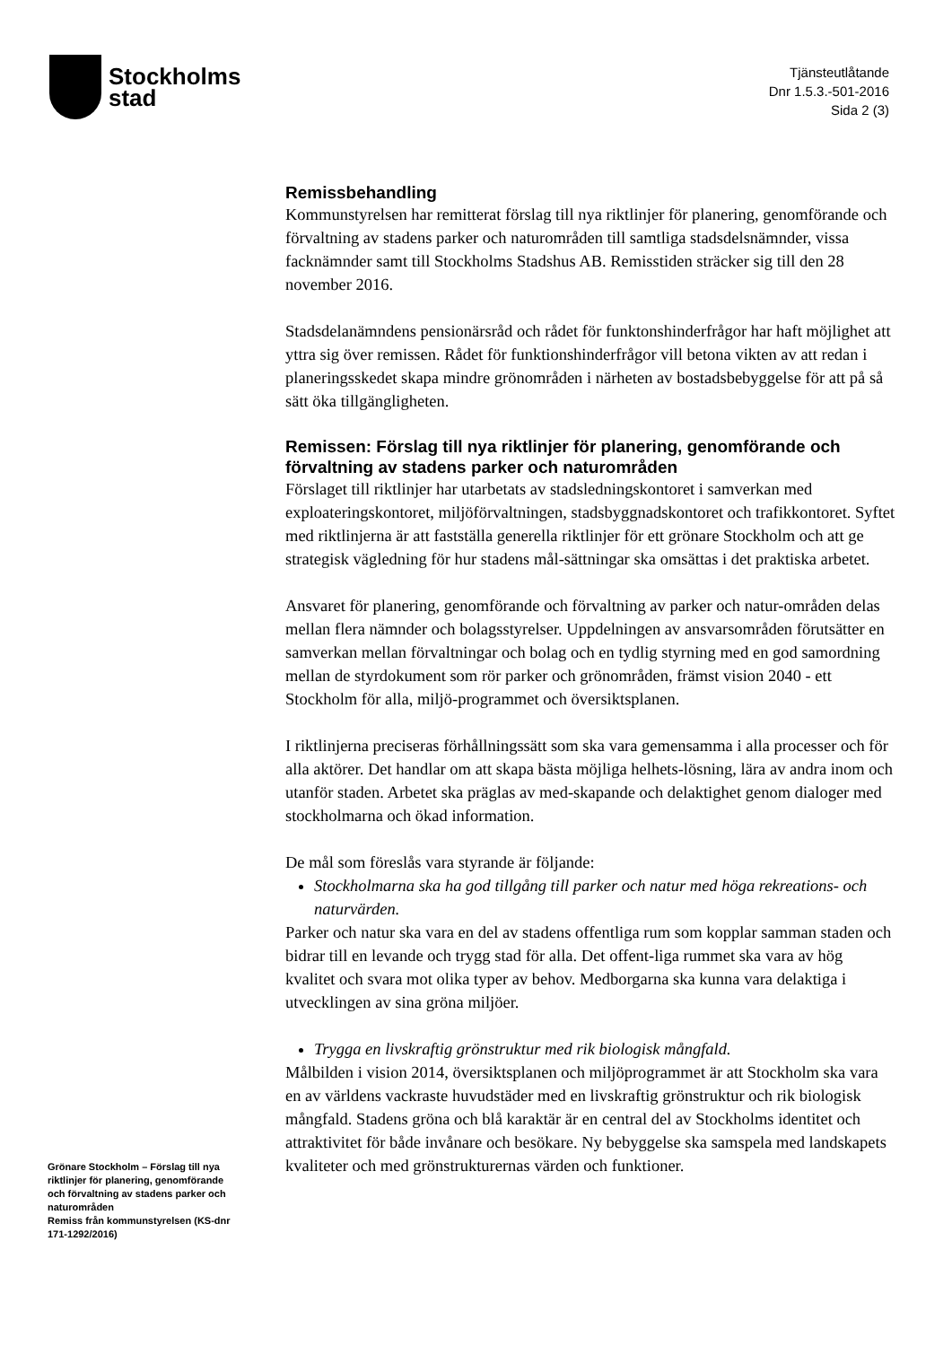Stockholms
stad
Tjänsteutlåtande
Dnr 1.5.3.-501-2016
Sida 2 (3)
Remissbehandling
Kommunstyrelsen har remitterat förslag till nya riktlinjer för planering, genomförande och förvaltning av stadens parker och naturområden till samtliga stadsdelsnämnder, vissa facknämnder samt till Stockholms Stadshus AB. Remisstiden sträcker sig till den 28 november 2016.
Stadsdelanämndens pensionärsråd och rådet för funktonshinderfrågor har haft möjlighet att yttra sig över remissen. Rådet för funktionshinderfrågor vill betona vikten av att redan i planeringsskedet skapa mindre grönområden i närheten av bostadsbebyggelse för att på så sätt öka tillgängligheten.
Remissen: Förslag till nya riktlinjer för planering, genomförande och förvaltning av stadens parker och naturområden
Förslaget till riktlinjer har utarbetats av stadsledningskontoret i samverkan med exploateringskontoret, miljöförvaltningen, stadsbyggnadskontoret och trafikkontoret. Syftet med riktlinjerna är att fastställa generella riktlinjer för ett grönare Stockholm och att ge strategisk vägledning för hur stadens mål-sättningar ska omsättas i det praktiska arbetet.
Ansvaret för planering, genomförande och förvaltning av parker och natur-områden delas mellan flera nämnder och bolagsstyrelser. Uppdelningen av ansvarsområden förutsätter en samverkan mellan förvaltningar och bolag och en tydlig styrning med en god samordning mellan de styrdokument som rör parker och grönområden, främst vision 2040 - ett Stockholm för alla, miljö-programmet och översiktsplanen.
I riktlinjerna preciseras förhållningssätt som ska vara gemensamma i alla processer och för alla aktörer. Det handlar om att skapa bästa möjliga helhets-lösning, lära av andra inom och utanför staden. Arbetet ska präglas av med-skapande och delaktighet genom dialoger med stockholmarna och ökad information.
De mål som föreslås vara styrande är följande:
Stockholmarna ska ha god tillgång till parker och natur med höga rekreations- och naturvärden.
Parker och natur ska vara en del av stadens offentliga rum som kopplar samman staden och bidrar till en levande och trygg stad för alla. Det offent-liga rummet ska vara av hög kvalitet och svara mot olika typer av behov. Medborgarna ska kunna vara delaktiga i utvecklingen av sina gröna miljöer.
Trygga en livskraftig grönstruktur med rik biologisk mångfald.
Målbilden i vision 2014, översiktsplanen och miljöprogrammet är att Stockholm ska vara en av världens vackraste huvudstäder med en livskraftig grönstruktur och rik biologisk mångfald. Stadens gröna och blå karaktär är en central del av Stockholms identitet och attraktivitet för både invånare och besökare. Ny bebyggelse ska samspela med landskapets kvaliteter och med grönstrukturernas värden och funktioner.
Grönare Stockholm – Förslag till nya riktlinjer för planering, genomförande och förvaltning av stadens parker och naturområden
Remiss från kommunstyrelsen (KS-dnr 171-1292/2016)